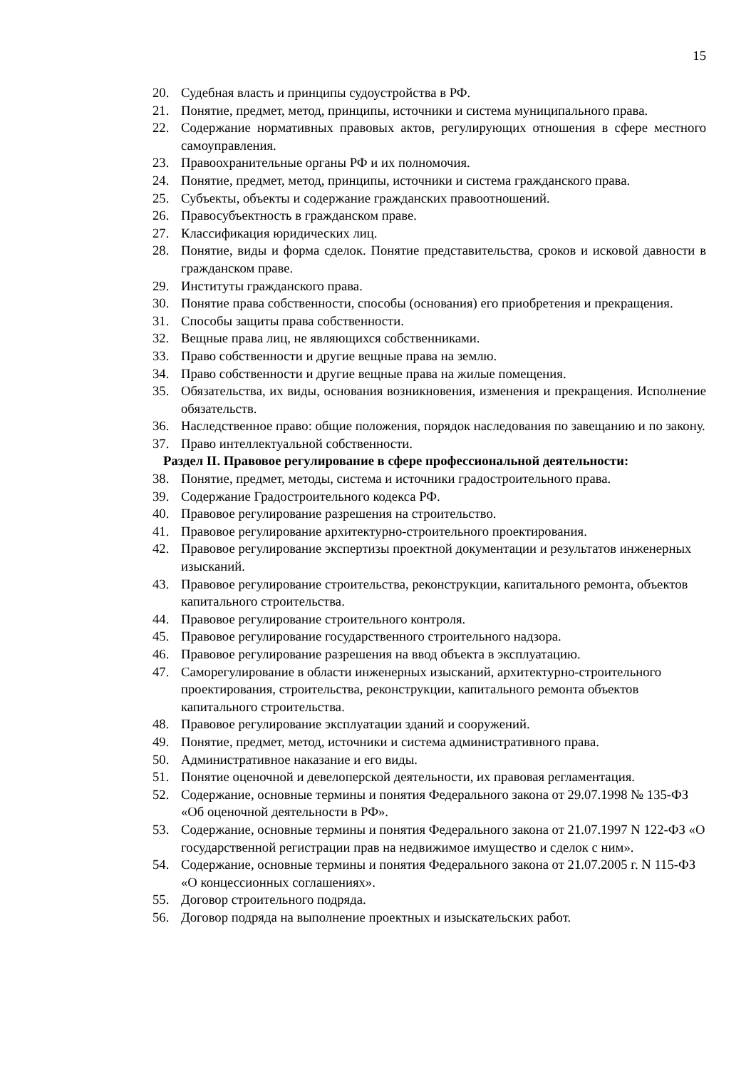15
20. Судебная власть и принципы судоустройства в РФ.
21. Понятие, предмет, метод, принципы, источники и система муниципального права.
22. Содержание нормативных правовых актов, регулирующих отношения в сфере местного самоуправления.
23. Правоохранительные органы РФ и их полномочия.
24. Понятие, предмет, метод, принципы, источники и система гражданского права.
25. Субъекты, объекты и содержание гражданских правоотношений.
26. Правосубъектность в гражданском праве.
27. Классификация юридических лиц.
28. Понятие, виды и форма сделок. Понятие представительства, сроков и исковой давности в гражданском праве.
29. Институты гражданского права.
30. Понятие права собственности, способы (основания) его приобретения и прекращения.
31. Способы защиты права собственности.
32. Вещные права лиц, не являющихся собственниками.
33. Право собственности и другие вещные права на землю.
34. Право собственности и другие вещные права на жилые помещения.
35. Обязательства, их виды, основания возникновения, изменения и прекращения. Исполнение обязательств.
36. Наследственное право: общие положения, порядок наследования по завещанию и по закону.
37. Право интеллектуальной собственности.
Раздел II. Правовое регулирование в сфере профессиональной деятельности:
38. Понятие, предмет, методы, система и источники градостроительного права.
39. Содержание Градостроительного кодекса РФ.
40. Правовое регулирование разрешения на строительство.
41. Правовое регулирование архитектурно-строительного проектирования.
42. Правовое регулирование экспертизы проектной документации и результатов инженерных изысканий.
43. Правовое регулирование строительства, реконструкции, капитального ремонта, объектов капитального строительства.
44. Правовое регулирование строительного контроля.
45. Правовое регулирование государственного строительного надзора.
46. Правовое регулирование разрешения на ввод объекта в эксплуатацию.
47. Саморегулирование в области инженерных изысканий, архитектурно-строительного проектирования, строительства, реконструкции, капитального ремонта объектов капитального строительства.
48. Правовое регулирование эксплуатации зданий и сооружений.
49. Понятие, предмет, метод, источники и система административного права.
50. Административное наказание и его виды.
51. Понятие оценочной и девелоперской деятельности, их правовая регламентация.
52. Содержание, основные термины и понятия Федерального закона от 29.07.1998 № 135-ФЗ «Об оценочной деятельности в РФ».
53. Содержание, основные термины и понятия Федерального закона от 21.07.1997 N 122-ФЗ «О государственной регистрации прав на недвижимое имущество и сделок с ним».
54. Содержание, основные термины и понятия Федерального закона от 21.07.2005 г. N 115-ФЗ «О концессионных соглашениях».
55. Договор строительного подряда.
56. Договор подряда на выполнение проектных и изыскательских работ.